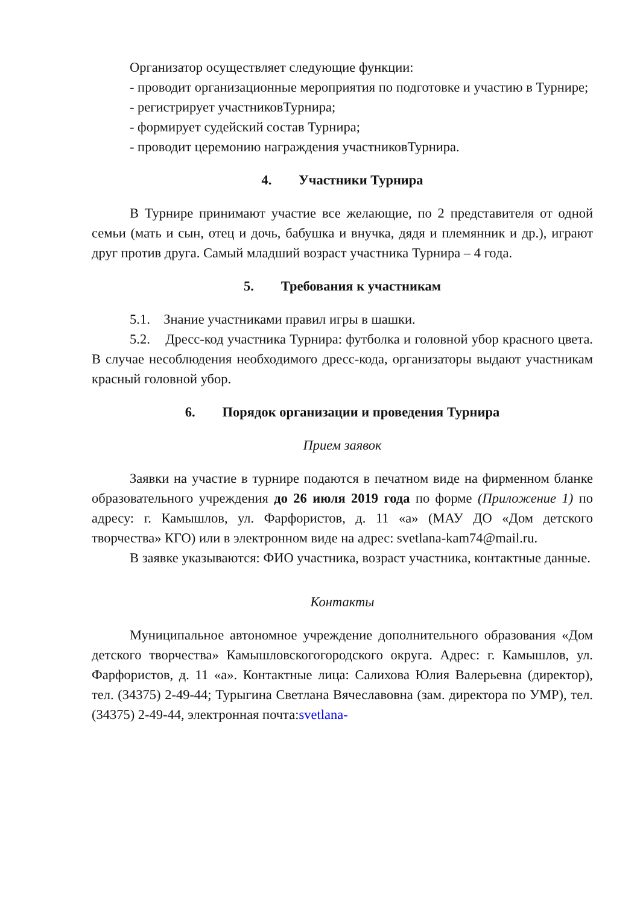Организатор осуществляет следующие функции:
- проводит организационные мероприятия по подготовке и участию в Турнире;
- регистрирует участниковТурнира;
- формирует судейский состав Турнира;
- проводит церемонию награждения участниковТурнира.
4. Участники Турнира
В Турнире принимают участие все желающие, по 2 представителя от одной семьи (мать и сын, отец и дочь, бабушка и внучка, дядя и племянник и др.), играют друг против друга. Самый младший возраст участника Турнира – 4 года.
5. Требования к участникам
5.1. Знание участниками правил игры в шашки.
5.2. Дресс-код участника Турнира: футболка и головной убор красного цвета. В случае несоблюдения необходимого дресс-кода, организаторы выдают участникам красный головной убор.
6. Порядок организации и проведения Турнира
Прием заявок
Заявки на участие в турнире подаются в печатном виде на фирменном бланке образовательного учреждения до 26 июля 2019 года по форме (Приложение 1) по адресу: г. Камышлов, ул. Фарфористов, д. 11 «а» (МАУ ДО «Дом детского творчества» КГО) или в электронном виде на адрес: svetlana-kam74@mail.ru.
В заявке указываются: ФИО участника, возраст участника, контактные данные.
Контакты
Муниципальное автономное учреждение дополнительного образования «Дом детского творчества» Камышловскогогородского округа. Адрес: г. Камышлов, ул. Фарфористов, д. 11 «а». Контактные лица: Салихова Юлия Валерьевна (директор), тел. (34375) 2-49-44; Турыгина Светлана Вячеславовна (зам. директора по УМР), тел. (34375) 2-49-44, электронная почта:svetlana-